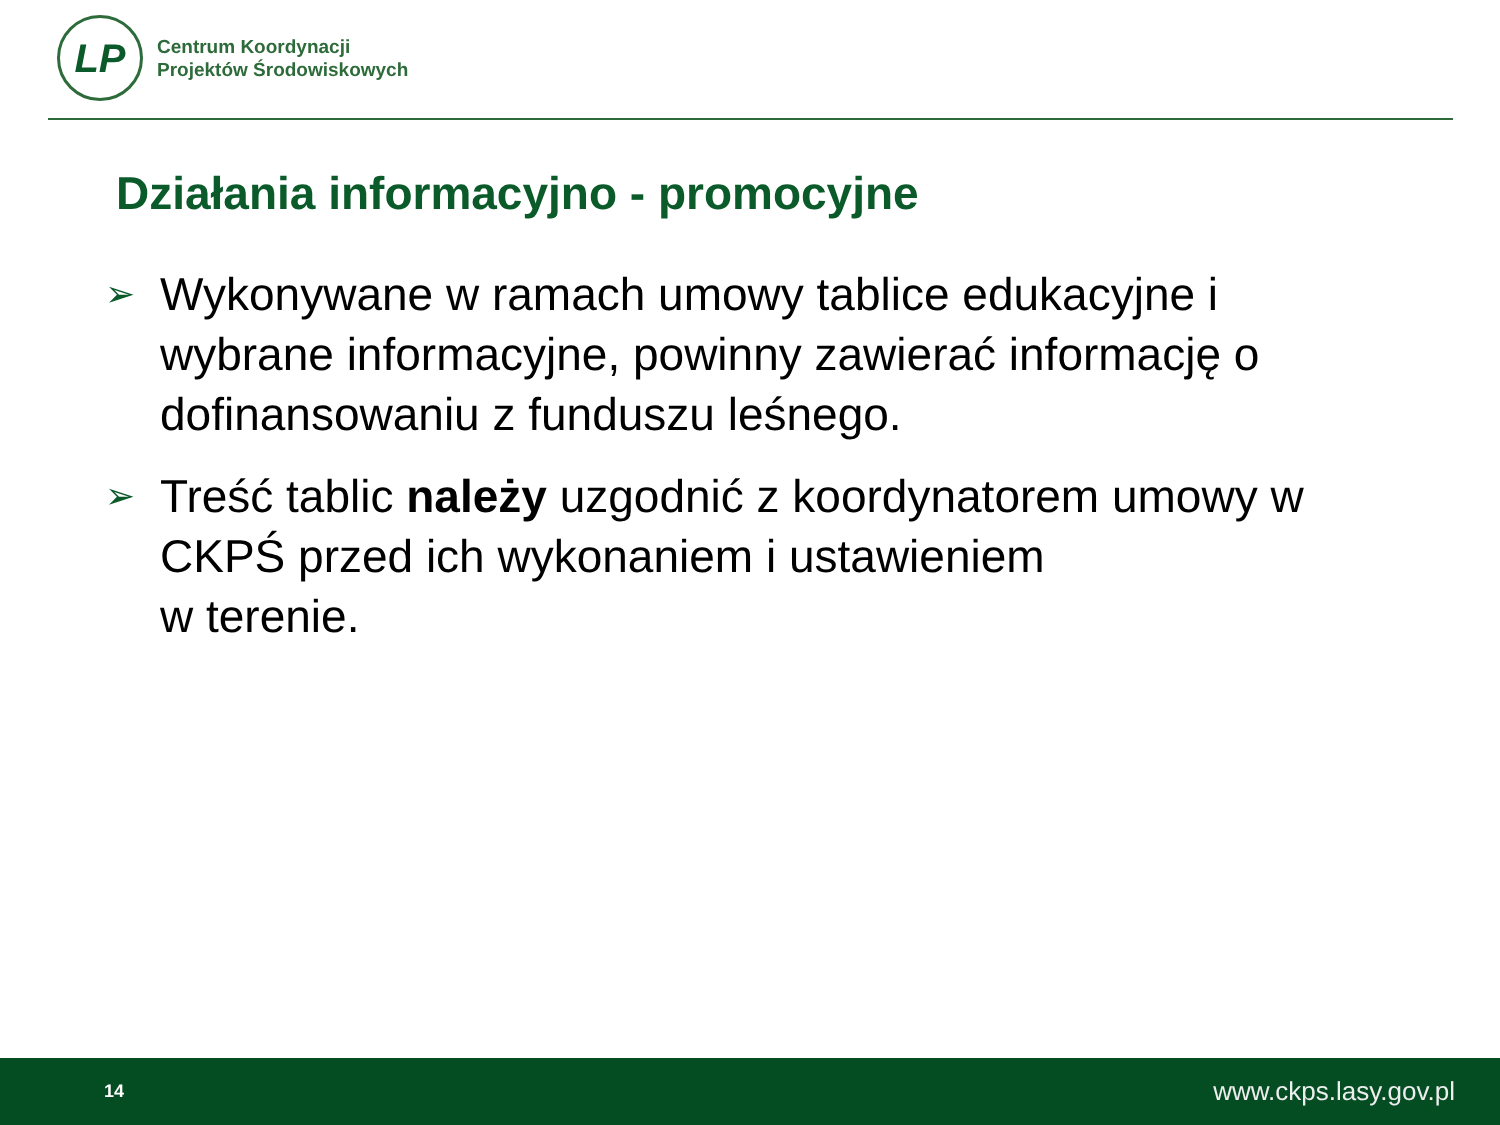LP
Centrum Koordynacji
Projektów Środowiskowych
Działania informacyjno - promocyjne
➢ Wykonywane w ramach umowy tablice edukacyjne i wybrane informacyjne, powinny zawierać informację o dofinansowaniu z funduszu leśnego.
➢ Treść tablic należy uzgodnić z koordynatorem umowy w CKPŚ przed ich wykonaniem i ustawieniem
w terenie.
14 www.ckps.lasy.gov.pl